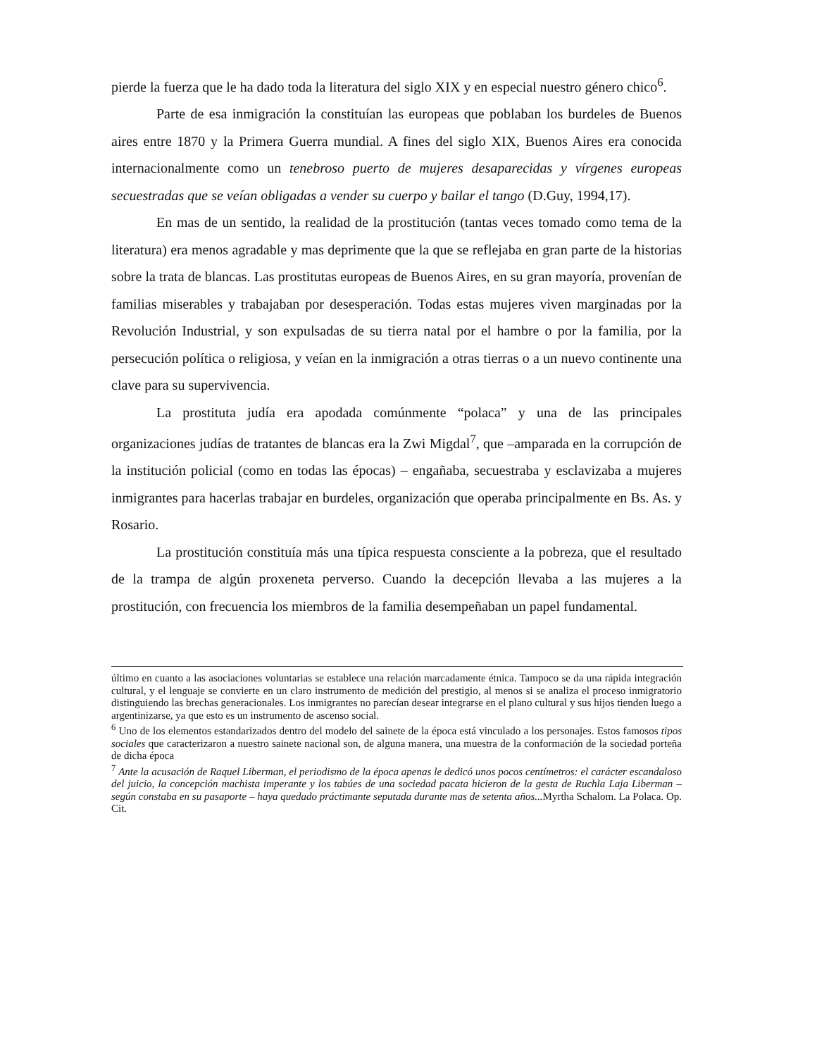pierde la fuerza que le ha dado toda la literatura del siglo XIX y en especial nuestro género chico<sup>6</sup>.
Parte de esa inmigración la constituían las europeas que poblaban los burdeles de Buenos aires entre 1870 y la Primera Guerra mundial. A fines del siglo XIX, Buenos Aires era conocida internacionalmente como un tenebroso puerto de mujeres desaparecidas y vírgenes europeas secuestradas que se veían obligadas a vender su cuerpo y bailar el tango (D.Guy, 1994,17).
En mas de un sentido, la realidad de la prostitución (tantas veces tomado como tema de la literatura) era menos agradable y mas deprimente que la que se reflejaba en gran parte de la historias sobre la trata de blancas. Las prostitutas europeas de Buenos Aires, en su gran mayoría, provenían de familias miserables y trabajaban por desesperación. Todas estas mujeres viven marginadas por la Revolución Industrial, y son expulsadas de su tierra natal por el hambre o por la familia, por la persecución política o religiosa, y veían en la inmigración a otras tierras o a un nuevo continente una clave para su supervivencia.
La prostituta judía era apodada comúnmente “polaca” y una de las principales organizaciones judías de tratantes de blancas era la Zwi Migdal<sup>7</sup>, que –amparada en la corrupción de la institución policial (como en todas las épocas) – engañaba, secuestraba y esclavizaba a mujeres inmigrantes para hacerlas trabajar en burdeles, organización que operaba principalmente en Bs. As. y Rosario.
La prostitución constituía más una típica respuesta consciente a la pobreza, que el resultado de la trampa de algún proxeneta perverso. Cuando la decepción llevaba a las mujeres a la prostitución, con frecuencia los miembros de la familia desempeñaban un papel fundamental.
último en cuanto a las asociaciones voluntarias se establece una relación marcadamente étnica. Tampoco se da una rápida integración cultural, y el lenguaje se convierte en un claro instrumento de medición del prestigio, al menos si se analiza el proceso inmigratorio distinguiendo las brechas generacionales. Los inmigrantes no parecían desear integrarse en el plano cultural y sus hijos tienden luego a argentinizarse, ya que esto es un instrumento de ascenso social.
<sup>6</sup> Uno de los elementos estandarizados dentro del modelo del sainete de la época está vinculado a los personajes. Estos famosos tipos sociales que caracterizaron a nuestro sainete nacional son, de alguna manera, una muestra de la conformación de la sociedad porteña de dicha época
<sup>7</sup> Ante la acusación de Raquel Liberman, el periodismo de la época apenas le dedicó unos pocos centímetros: el carácter escandaloso del juicio, la concepción machista imperante y los tabúes de una sociedad pacata hicieron de la gesta de Ruchla Laja Liberman – según constaba en su pasaporte – haya quedado práctimante seputada durante mas de setenta años... Myrtha Schalom. La Polaca. Op. Cit.